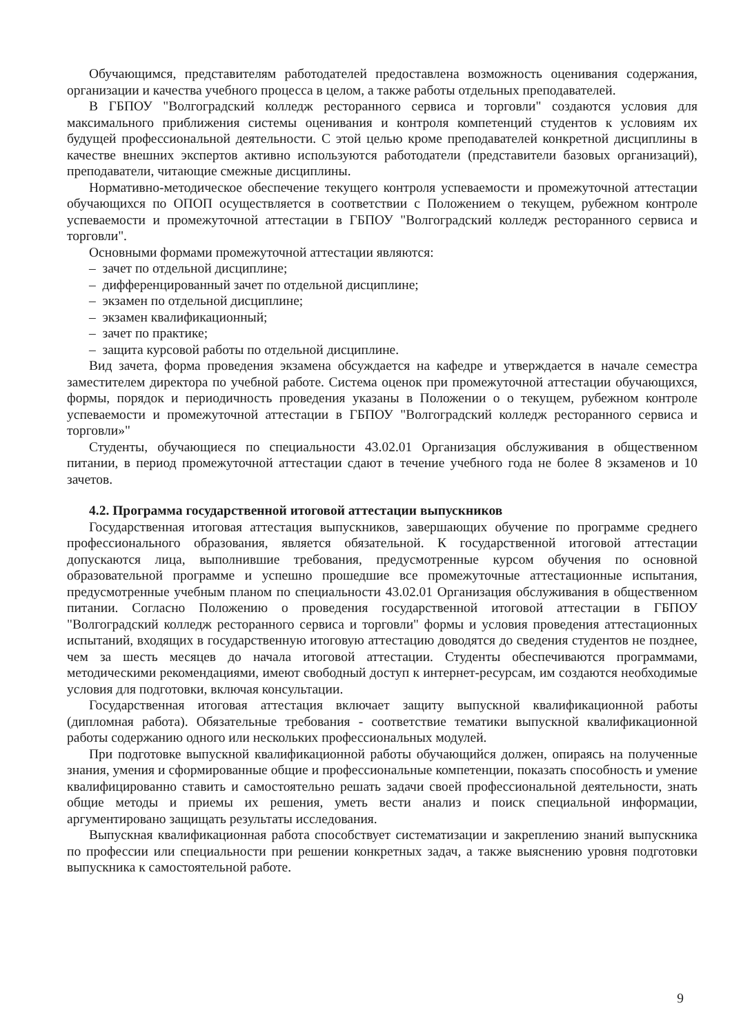Обучающимся, представителям работодателей предоставлена возможность оценивания содержания, организации и качества учебного процесса в целом, а также работы отдельных преподавателей.
В ГБПОУ "Волгоградский колледж ресторанного сервиса и торговли" создаются условия для максимального приближения системы оценивания и контроля компетенций студентов к условиям их будущей профессиональной деятельности. С этой целью кроме преподавателей конкретной дисциплины в качестве внешних экспертов активно используются работодатели (представители базовых организаций), преподаватели, читающие смежные дисциплины.
Нормативно-методическое обеспечение текущего контроля успеваемости и промежуточной аттестации обучающихся по ОПОП осуществляется в соответствии с Положением о текущем, рубежном контроле успеваемости и промежуточной аттестации в ГБПОУ "Волгоградский колледж ресторанного сервиса и торговли".
Основными формами промежуточной аттестации являются:
– зачет по отдельной дисциплине;
– дифференцированный зачет по отдельной дисциплине;
– экзамен по отдельной дисциплине;
– экзамен квалификационный;
– зачет по практике;
– защита курсовой работы по отдельной дисциплине.
Вид зачета, форма проведения экзамена обсуждается на кафедре и утверждается в начале семестра заместителем директора по учебной работе. Система оценок при промежуточной аттестации обучающихся, формы, порядок и периодичность проведения указаны в Положении о о текущем, рубежном контроле успеваемости и промежуточной аттестации в ГБПОУ "Волгоградский колледж ресторанного сервиса и торговли»"
Студенты, обучающиеся по специальности 43.02.01 Организация обслуживания в общественном питании, в период промежуточной аттестации сдают в течение учебного года не более 8 экзаменов и 10 зачетов.
4.2. Программа государственной итоговой аттестации выпускников
Государственная итоговая аттестация выпускников, завершающих обучение по программе среднего профессионального образования, является обязательной. К государственной итоговой аттестации допускаются лица, выполнившие требования, предусмотренные курсом обучения по основной образовательной программе и успешно прошедшие все промежуточные аттестационные испытания, предусмотренные учебным планом по специальности 43.02.01 Организация обслуживания в общественном питании. Согласно Положению о проведения государственной итоговой аттестации в ГБПОУ "Волгоградский колледж ресторанного сервиса и торговли" формы и условия проведения аттестационных испытаний, входящих в государственную итоговую аттестацию доводятся до сведения студентов не позднее, чем за шесть месяцев до начала итоговой аттестации. Студенты обеспечиваются программами, методическими рекомендациями, имеют свободный доступ к интернет-ресурсам, им создаются необходимые условия для подготовки, включая консультации.
Государственная итоговая аттестация включает защиту выпускной квалификационной работы (дипломная работа). Обязательные требования - соответствие тематики выпускной квалификационной работы содержанию одного или нескольких профессиональных модулей.
При подготовке выпускной квалификационной работы обучающийся должен, опираясь на полученные знания, умения и сформированные общие и профессиональные компетенции, показать способность и умение квалифицированно ставить и самостоятельно решать задачи своей профессиональной деятельности, знать общие методы и приемы их решения, уметь вести анализ и поиск специальной информации, аргументировано защищать результаты исследования.
Выпускная квалификационная работа способствует систематизации и закреплению знаний выпускника по профессии или специальности при решении конкретных задач, а также выяснению уровня подготовки выпускника к самостоятельной работе.
9